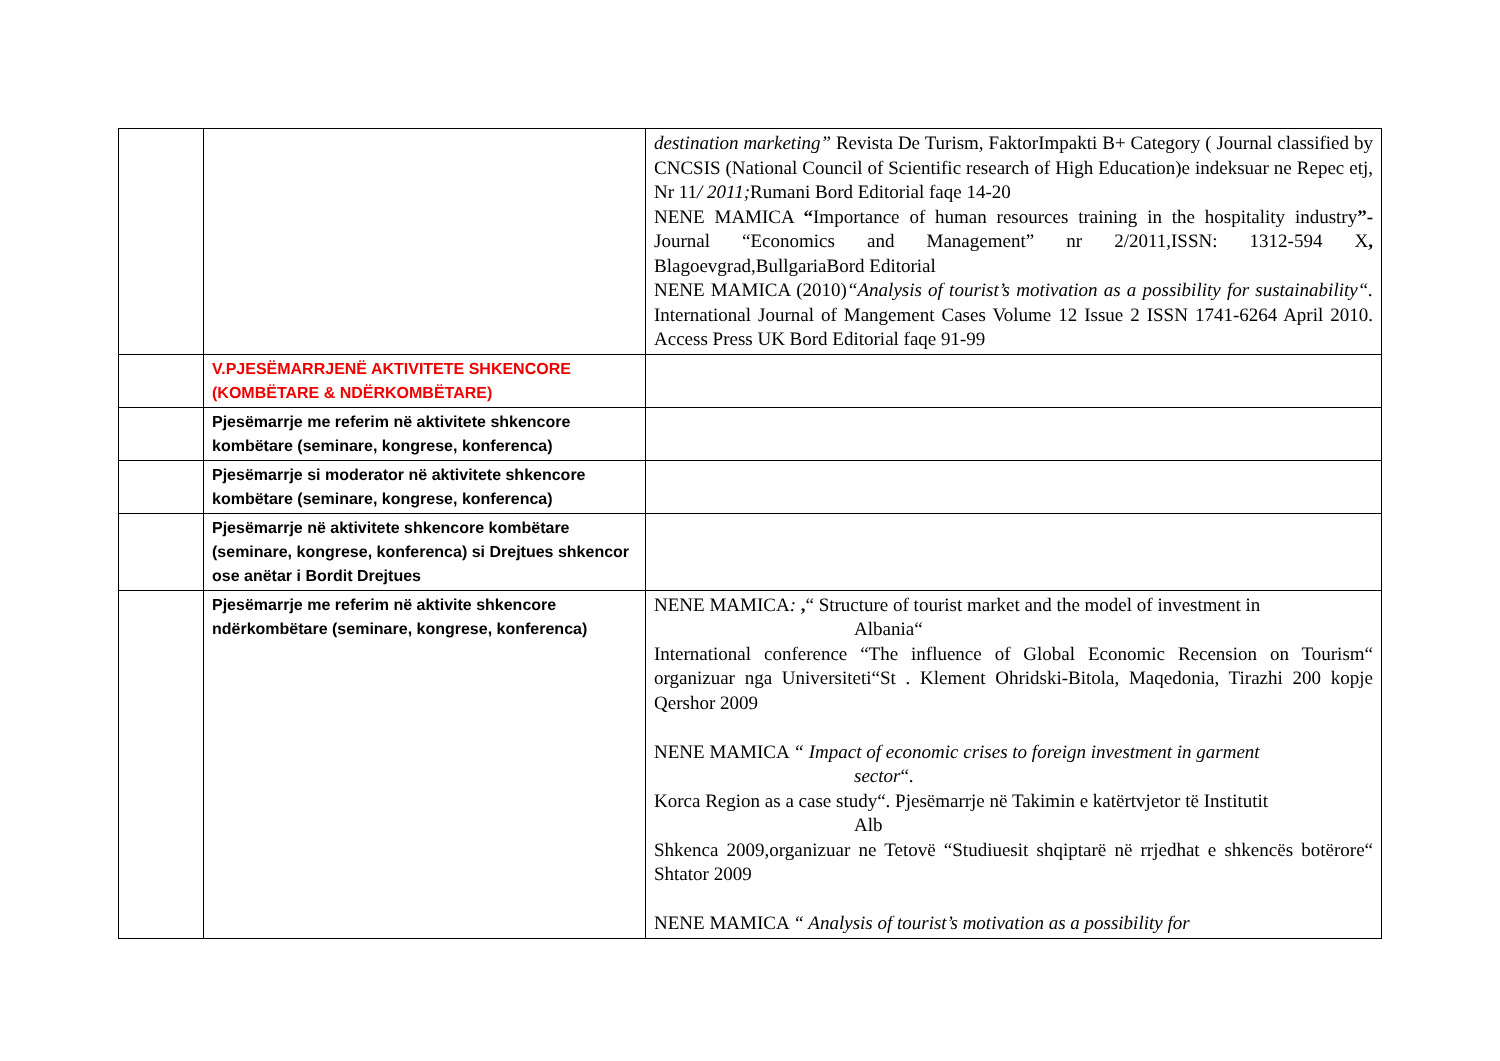| | | destination marketing” Revista De Turism, FaktorImpakti B+ Category ( Journal classified by CNCSIS (National Council of Scientific research of High Education)e indeksuar ne Repec etj, Nr 11 / 2011; Rumani Bord Editorial faqe 14-20 NENE MAMICA “ Importance of human resources training in the hospitality industry ”- Journal “Economics and Management” nr 2/2011,ISSN: 1312-594 X , Blagoevgrad,BullgariaBord Editorial NENE MAMICA (2010) “Analysis of tourist’s motivation as a possibility for sustainability“. International Journal of Mangement Cases Volume 12 Issue 2 ISSN 1741-6264 April 2010. Access Press UK Bord Editorial faqe 91-99 |
| | V.PJESËMARRJENË AKTIVITETE SHKENCORE (KOMBËTARE & NDËRKOMBËTARE) | |
| | Pjesëmarrje me referim në aktivitete shkencore kombëtare (seminare, kongrese, konferenca) | |
| | Pjesëmarrje si moderator në aktivitete shkencore kombëtare (seminare, kongrese, konferenca) | |
| | Pjesëmarrje në aktivitete shkencore kombëtare (seminare, kongrese, konferenca) si Drejtues shkencor ose anëtar i Bordit Drejtues | |
| | Pjesëmarrje me referim në aktivite shkencore ndërkombëtare (seminare, kongrese, konferenca) | NENE MAMICA : , “ Structure of tourist market and the model of investment in Albania“ International conference “The influence of Global Economic Recension on Tourism“ organizuar nga Universiteti“St . Klement Ohridski-Bitola, Maqedonia, Tirazhi 200 kopje Qershor 2009 NENE MAMICA “ Impact of economic crises to foreign investment in garment sector “. Korca Region as a case study“. Pjesëmarrje në Takimin e katërtvjetor të Institutit Alb Shkenca 2009,organizuar ne Tetovë “Studiuesit shqiptarë në rrjedhat e shkencës botërore“ Shtator 2009 NENE MAMICA “ Analysis of tourist’s motivation as a possibility for |